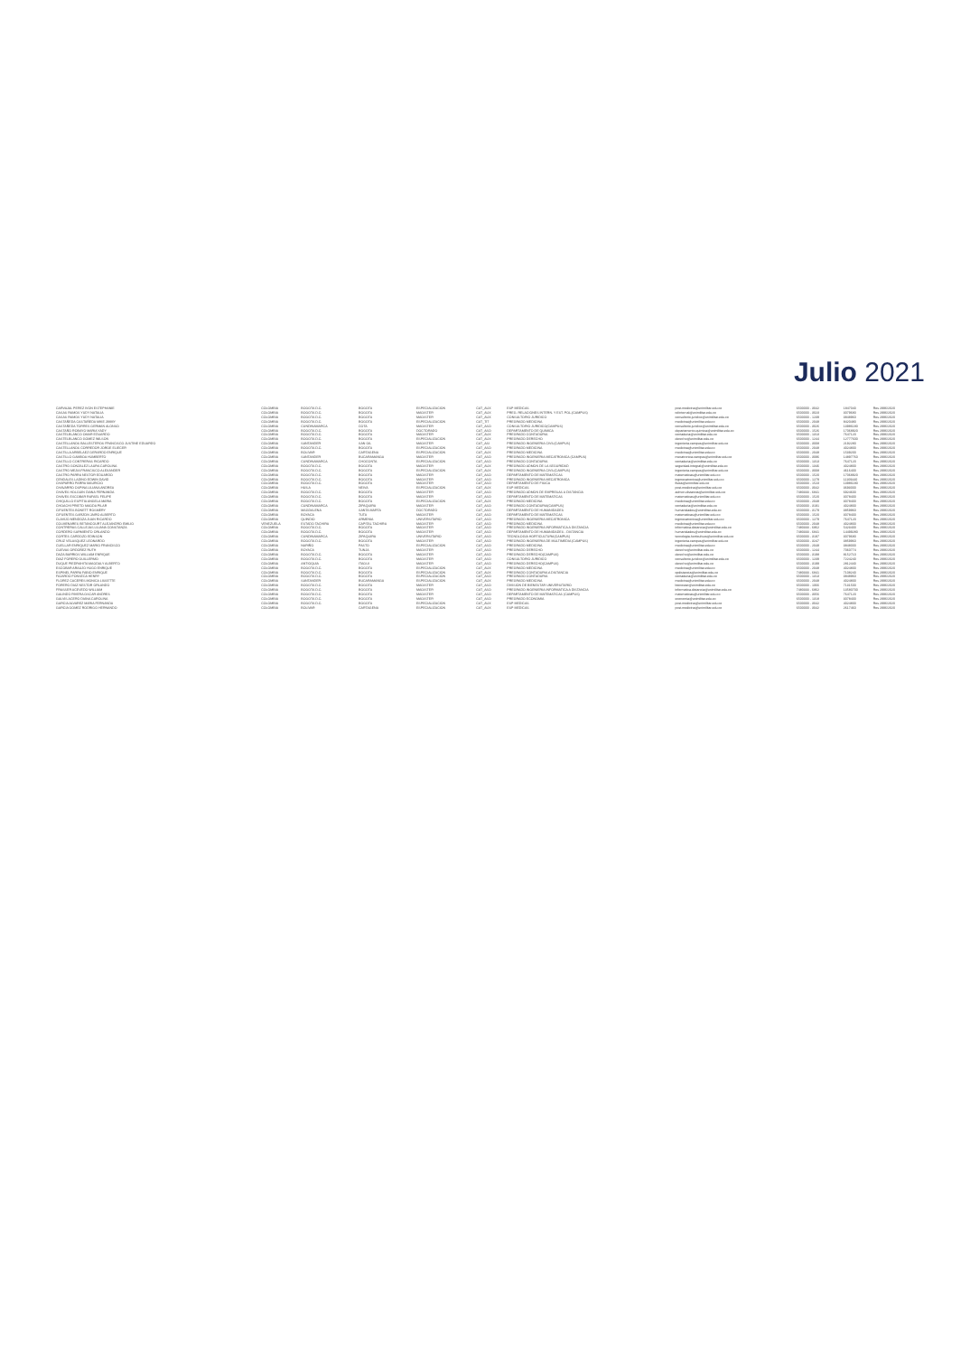Julio 2021
| CARVAJAL PEREZ IVON ESTEPHANIE | COLOMBIA | BOGOTA D.C. | BOGOTA | ESPECIALIZACION | CAT_AUX | ESP MEDICAS | post.medicina@unimilitar.edu.co | 6500000 - 3042 | 1847040 | Res 2996/2020 |
| CASAS RAMOS YUDY NATALIA | COLOMBIA | BOGOTA D.C. | BOGOTA | MAGISTER | CAT_AUX | PREG. RELACIONES INTERN. Y EST. POL.(CAMPUS) | relinternal@unimilitar.edu.co | 6500000 - 3023 | 3079680 | Res 2996/2020 |
| CASAS RAMOS YUDY NATALIA | COLOMBIA | BOGOTA D.C. | BOGOTA | MAGISTER | CAT_AUX | CONSULTORIO JURIDICO | consultorio.juridico@unimilitar.edu.co | 6500000 - 1239 | 3848960 | Res 2996/2020 |
| CASTAÑEDA CASTAÑEDA MIKE JIMMY | COLOMBIA | BOGOTA D.C. | BOGOTA | ESPECIALIZACION | CAT_TIT | PREGRADO MEDICINA | medicina@unimilitar.edu.co | 6500000 - 2048 | 8420480 | Res 2996/2020 |
| CASTAÑEDA TORRES GERMAN ALONSO | COLOMBIA | CUNDINAMARCA | COTA | MAGISTER | CAT_ASO | CONSULTORIO JURIDICO(CAMPUS) | consultorio.juridico@unimilitar.edu.co | 6500000 - 3026 | 13986180 | Res 2996/2020 |
| CASTAÑO ROBAYO MARIA YADY | COLOMBIA | BOGOTA D.C. | BOGOTA | DOCTORADO | CAT_ASO | DEPARTAMENTO DE QUIMICA | departamento.quimica@unimilitar.edu.co | 6500000 - 1526 | 17068920 | Res 2996/2020 |
| CASTELBLANCO OMAR EDUARDO | COLOMBIA | BOGOTA D.C. | BOGOTA | MAGISTER | CAT_AUX | PREGRADO CONTADURIA | contaduria@unimilitar.edu.co | 6500000 - 1313 | 7647120 | Res 2996/2020 |
| CASTELBLANCO GOMEZ WILSON | COLOMBIA | BOGOTA D.C. | BOGOTA | ESPECIALIZACION | CAT_AUX | PREGRADO DERECHO | derecho@unimilitar.edu.co | 6500000 - 1244 | 12777600 | Res 2996/2020 |
| CASTELLANOS BALLESTEROS FRANCISCO JUSTINE EDUARDO | COLOMBIA | SANTANDER | SAN GIL | MAGISTER | CAT_ASI | PREGRADO INGENIERIA CIVIL(CAMPUS) | ingenieria.campus@unimilitar.edu.co | 6500000 - 3008 | 2192280 | Res 2996/2020 |
| CASTELLANOS CORREDOR JORGE ELIECER | COLOMBIA | BOGOTA D.C. | BOGOTA | ESPECIALIZACION | CAT_ASO | PREGRADO MEDICINA | medicina@unimilitar.edu.co | 6500000 - 2048 | 4024800 | Res 2996/2020 |
| CASTILLA ARBELAEZ GERARDO ENRIQUE | COLOMBIA | BOLIVAR | CARTAGENA | ESPECIALIZACION | CAT_AUX | PREGRADO MEDICINA | medicina@unimilitar.edu.co | 6500000 - 2048 | 1539200 | Res 2996/2020 |
| CASTILLO GAMBOA HUMBERTO | COLOMBIA | SANTANDER | BUCARAMANGA | MAGISTER | CAT_ASO | PREGRADO INGENIERIA MECATRONICA (CAMPUS) | mecatronica.campus@unimilitar.edu.co | 6500000 - 3096 | 14897760 | Res 2996/2020 |
| CASTILLO CONTRERAS RICARDO | COLOMBIA | CUNDINAMARCA | CHOCONTA | ESPECIALIZACION | CAT_ASO | PREGRADO CONTADURIA | contaduria@unimilitar.edu.co | 6500000 - 1313 | 7647120 | Res 2996/2020 |
| CASTRO GONZALEZ LAURA CAROLINA | COLOMBIA | BOGOTA D.C. | BOGOTA | MAGISTER | CAT_AUX | PREGRADO ADMON DE LA SEGURIDAD | seguridad.integral@unimilitar.edu.co | 6500000 - 1346 | 4024800 | Res 2996/2020 |
| CASTRO MEJIA FRANCISCO ALEXANDER | COLOMBIA | BOGOTA D.C. | BOGOTA | ESPECIALIZACION | CAT_AUX | PREGRADO INGENIERIA CIVIL(CAMPUS) | ingenieria.campus@unimilitar.edu.co | 6500000 - 3008 | 4616400 | Res 2996/2020 |
| CASTRO PARRA NESTOR EDUARDO | COLOMBIA | BOGOTA D.C. | BOGOTA | MAGISTER | CAT_ASO | DEPARTAMENTO DE MATEMATICAS | matematicas@unimilitar.edu.co | 6500000 - 1520 | 17068920 | Res 2996/2020 |
| CENDALES LADINO EDWIN DAVID | COLOMBIA | BOGOTA D.C. | BOGOTA | MAGISTER | CAT_ASO | PREGRADO INGENIERIA MECATRONICA | ingmecatronica@unimilitar.edu.co | 6500000 - 1279 | 11169440 | Res 2996/2020 |
| CHAPARRO PARRA MAURICIO | COLOMBIA | BOGOTA D.C. | BOGOTA | MAGISTER | CAT_ASO | DEPARTAMENTO DE FISICA | fisica@unimilitar.edu.co | 6500000 - 1523 | 13986180 | Res 2996/2020 |
| CHAVARRO OSPINA LILIANA ANDREA | COLOMBIA | HUILA | NEIVA | ESPECIALIZACION | CAT_AUX | ESP MEDICAS | post.medicina@unimilitar.edu.co | 6500000 - 3042 | 3693000 | Res 2996/2020 |
| CHAVES HOLGUIN DIANA FERNANDA | COLOMBIA | BOGOTA D.C. | BOGOTA | MAGISTER | CAT_ASO | PREGRADO ADMON DE EMPRESAS A DISTANCIA | admon.distancia@unimilitar.edu.co | 7480333 - 6841 | 6924600 | Res 2996/2020 |
| CHAVES ESCOBAR RAFAEL FELIPE | COLOMBIA | BOGOTA D.C. | BOGOTA | MAGISTER | CAT_ASO | DEPARTAMENTO DE MATEMATICAS | matematicas@unimilitar.edu.co | 6500000 - 1520 | 3078400 | Res 2996/2020 |
| CHIQUILLO ESPITIA ANGELA MARIA | COLOMBIA | BOGOTA D.C. | BOGOTA | ESPECIALIZACION | CAT_AUX | PREGRADO MEDICINA | medicina@unimilitar.edu.co | 6500000 - 2048 | 3078400 | Res 2996/2020 |
| CHOACHI PRIETO MAGDA PILAR | COLOMBIA | CUNDINAMARCA | ZIPAQUIRA | MAGISTER | CAT_ASO | PREGRADO CONTADURIA(CAMPUS) | contaduria@unimilitar.edu.co | 6500000 - 3191 | 4024800 | Res 2996/2020 |
| CIFUENTES BONETT ROSMERY | COLOMBIA | MAGDALENA | SANTA MARTA | DOCTORADO | CAT_ASO | DEPARTAMENTO DE HUMANIDADES | humanidades@unimilitar.edu.co | 6500000 - 3179 | 3859960 | Res 2996/2020 |
| CIFUENTES GARZON JAIRO ALBERTO | COLOMBIA | BOYACA | TUTA | MAGISTER | CAT_ASO | DEPARTAMENTO DE MATEMATICAS | matematicas@unimilitar.edu.co | 6500000 - 1520 | 3078400 | Res 2996/2020 |
| CLAVIJO MENDOZA JUAN RICARDO | COLOMBIA | QUINDIO | ARMENIA | UNIVERSITARIO | CAT_ASO | PREGRADO INGENIERIA MECATRONICA | ingmecatronica@unimilitar.edu.co | 6500000 - 1279 | 7647120 | Res 2996/2020 |
| COLMENARES BETANCOURT ALEJANDRO EMILIO | VENEZUELA | ESTADO TACHIRA | CAPITAL TACHIRA | MAGISTER | CAT_ASO | PREGRADO MEDICINA | medicina@unimilitar.edu.co | 6500000 - 2048 | 4024800 | Res 2996/2020 |
| CONTRERAS CALLEJAS LILIANA CONSTANZA | COLOMBIA | BOGOTA D.C. | BOGOTA | MAGISTER | CAT_ASO | PREGRADO INGENIERIA INFORMATICA A DISTANCIA | informatica.distancia@unimilitar.edu.co | 7480333 - 6862 | 5423400 | Res 2996/2020 |
| CORDERO SARMIENTO ORLANDO | COLOMBIA | BOGOTA D.C. | BOGOTA | MAGISTER | CAT_ASO | DEPARTAMENTO DE HUMANIDADES - DISTANCIA | humanidades@unimilitar.edu.co | 7480333 - 6841 | 14499280 | Res 2996/2020 |
| CORTES CARDOZO EDINSON | COLOMBIA | CUNDINAMARCA | ZIPAQUIRA | UNIVERSITARIO | CAT_ASO | TECNOLOGIA HORTICULTURA(CAMPUS) | tecnologia.horticultura@unimilitar.edu.co | 6500000 - 3197 | 3079680 | Res 2996/2020 |
| CRUZ VELASQUEZ LEONARDO | COLOMBIA | BOGOTA D.C. | BOGOTA | MAGISTER | CAT_ASO | PREGRADO INGENIERIA DE MULTIMEDIA (CAMPUS) | ingenieria.campus@unimilitar.edu.co | 6500000 - 3247 | 3859960 | Res 2996/2020 |
| CUELLAR ENRIQUEZ MARIO FRANCISCO | COLOMBIA | NARIÑO | PASTO | ESPECIALIZACION | CAT_ASO | PREGRADO MEDICINA | medicina@unimilitar.edu.co | 6500000 - 2048 | 3848000 | Res 2996/2020 |
| CUEVAS ORDOÑEZ RUTH | COLOMBIA | BOYACA | TUNJA | MAGISTER | CAT_ASO | PREGRADO DERECHO | derecho@unimilitar.edu.co | 6500000 - 1244 | 7060774 | Res 2996/2020 |
| DAZA BARRIOS WILLIAM ENRIQUE | COLOMBIA | BOGOTA D.C. | BOGOTA | MAGISTER | CAT_ASO | PREGRADO DERECHO(CAMPUS) | derecho@unimilitar.edu.co | 6500000 - 3198 | 8152710 | Res 2996/2020 |
| DIAZ FORERO GUILLERMO | COLOMBIA | BOGOTA D.C. | BOGOTA | MAGISTER | CAT_ASO | CONSULTORIO JURIDICO | consultorio.juridico@unimilitar.edu.co | 6500000 - 1239 | 7224240 | Res 2996/2020 |
| DUQUE PIEDRAHITA MAGDALY ALBERTO | COLOMBIA | ANTIOQUIA | ITAGUI | MAGISTER | CAT_ASO | PREGRADO DERECHO(CAMPUS) | derecho@unimilitar.edu.co | 6500000 - 3199 | 2812440 | Res 2996/2020 |
| ESCOBAR ARAUJO HUGO ENRIQUE | COLOMBIA | BOGOTA D.C. | BOGOTA | ESPECIALIZACION | CAT_AUX | PREGRADO MEDICINA | medicina@unimilitar.edu.co | 6500000 - 2048 | 4024800 | Res 2996/2020 |
| ESPINEL PARRA FABIO ENRIQUE | COLOMBIA | BOGOTA D.C. | BOGOTA | ESPECIALIZACION | CAT_AUX | PREGRADO CONTADURIA A DISTANCIA | cpdistancia@unimilitar.edu.co | 7480333 - 6841 | 7108240 | Res 2996/2020 |
| FAJARDO FONSECA HENRY | COLOMBIA | BOGOTA D.C. | BOGOTA | ESPECIALIZACION | CAT_ASO | PREGRADO CONTADURIA | contaduria@unimilitar.edu.co | 6500000 - 1313 | 3848960 | Res 2996/2020 |
| FLOREZ CACERES MONICA LISSETTE | COLOMBIA | SANTANDER | BUCARAMANGA | ESPECIALIZACION | CAT_AUX | PREGRADO MEDICINA | medicina@unimilitar.edu.co | 6500000 - 2048 | 4024800 | Res 2996/2020 |
| FORERO DIAZ NESTOR ORLANDO | COLOMBIA | BOGOTA D.C. | BOGOTA | MAGISTER | CAT_ASO | DIVISION DE BIENESTAR UNIVERSITARIO | bienestar@unimilitar.edu.co | 6500000 - 1066 | 7131500 | Res 2996/2020 |
| FRASSER ACEVEDO WILLIAM | COLOMBIA | BOGOTA D.C. | BOGOTA | MAGISTER | CAT_ASO | PREGRADO INGENIERIA INFORMATICA A DISTANCIA | informatica.distancia@unimilitar.edu.co | 7480333 - 6862 | 13580700 | Res 2996/2020 |
| GALINDO RIVERA OSCAR ANDRES | COLOMBIA | BOGOTA D.C. | BOGOTA | MAGISTER | CAT_ASO | DEPARTAMENTO DE MATEMATICAS (CAMPUS) | matematicas@unimilitar.edu.co | 6500000 - 3056 | 7647120 | Res 2996/2020 |
| GALVIS ACERO DIANA CAROLINA | COLOMBIA | BOGOTA D.C. | BOGOTA | MAGISTER | CAT_ASO | PREGRADO ECONOMIA | economia@unimilitar.edu.co | 6500000 - 1318 | 3078400 | Res 2996/2020 |
| GARCIA ALVAREZ MARIA FERNANDA | COLOMBIA | BOGOTA D.C. | BOGOTA | ESPECIALIZACION | CAT_AUX | ESP MEDICAS | post.medicina@unimilitar.edu.co | 6500000 - 3042 | 4024800 | Res 2996/2020 |
| GARCIA GOMEZ RODRIGO HERNANDO | COLOMBIA | BOLIVAR | CARTAGENA | ESPECIALIZACION | CAT_AUX | ESP MEDICAS | post.medicina@unimilitar.edu.co | 6500000 - 3042 | 2617460 | Res 2996/2020 |